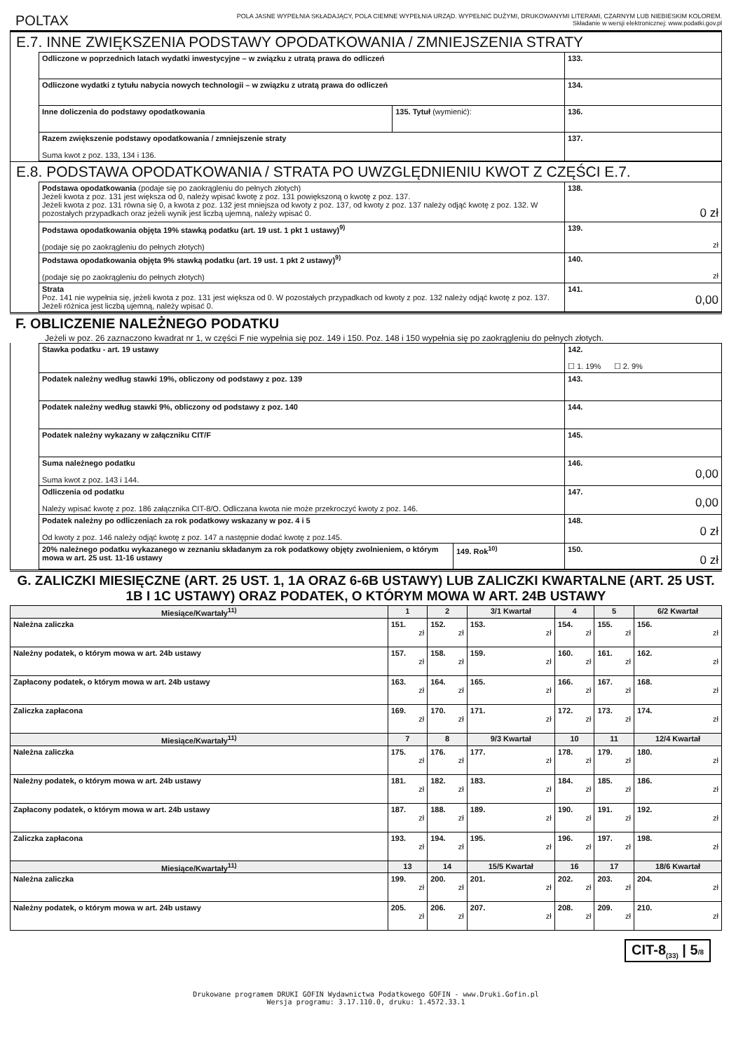POLTAX
POLA JASNE WYPEŁNIA SKŁADAJĄCY, POLA CIEMNE WYPEŁNIA URZĄD. WYPEŁNIĆ DUŻYMI, DRUKOWANYMI LITERAMI, CZARNYM LUB NIEBIESKIM KOLOREM.
Składanie w wersji elektronicznej: www.podatki.gov.pl
E.7. INNE ZWIĘKSZENIA PODSTAWY OPODATKOWANIA / ZMNIEJSZENIA STRATY
| Odliczone w poprzednich latach wydatki inwestycyjne – w związku z utratą prawa do odliczeń | | 133. |
| Odliczone wydatki z tytułu nabycia nowych technologii – w związku z utratą prawa do odliczeń | | 134. |
| Inne doliczenia do podstawy opodatkowania | 135. Tytuł (wymienić): | 136. |
| Razem zwiększenie podstawy opodatkowania / zmniejszenie straty Suma kwot z poz. 133, 134 i 136. | | 137. |
E.8. PODSTAWA OPODATKOWANIA / STRATA PO UWZGLĘDNIENIU KWOT Z CZĘŚCI E.7.
| Podstawa opodatkowania (podaje się po zaokrągleniu do pełnych złotych) Jeżeli kwota z poz. 131 jest większa od 0, należy wpisać kwotę z poz. 131 powiększoną o kwotę z poz. 137. Jeżeli kwota z poz. 131 równa się 0, a kwota z poz. 132 jest mniejsza od kwoty z poz. 137, od kwoty z poz. 137 należy odjąć kwotę z poz. 132. W pozostałych przypadkach oraz jeżeli wynik jest liczbą ujemną, należy wpisać 0. | 138. 0 zł |
| Podstawa opodatkowania objęta 19% stawką podatku (art. 19 ust. 1 pkt 1 ustawy)<sup>9)</sup> (podaje się po zaokrągleniu do pełnych złotych) | 139. zł |
| Podstawa opodatkowania objęta 9% stawką podatku (art. 19 ust. 1 pkt 2 ustawy)<sup>9)</sup> (podaje się po zaokrągleniu do pełnych złotych) | 140. zł |
| Strata Poz. 141 nie wypełnia się, jeżeli kwota z poz. 131 jest większa od 0. W pozostałych przypadkach od kwoty z poz. 132 należy odjąć kwotę z poz. 137. Jeżeli różnica jest liczbą ujemną, należy wpisać 0. | 141. 0,00 |
F. OBLICZENIE NALEŻNEGO PODATKU
Jeżeli w poz. 26 zaznaczono kwadrat nr 1, w części F nie wypełnia się poz. 149 i 150. Poz. 148 i 150 wypełnia się po zaokrągleniu do pełnych złotych.
| Stawka podatku - art. 19 ustawy | | 142. ☐ 1. 19% ☐ 2. 9% |
| Podatek należny według stawki 19%, obliczony od podstawy z poz. 139 | | 143. |
| Podatek należny według stawki 9%, obliczony od podstawy z poz. 140 | | 144. |
| Podatek należny wykazany w załączniku CIT/F | | 145. |
| Suma należnego podatku Suma kwot z poz. 143 i 144. | | 146. 0,00 |
| Odliczenia od podatku Należy wpisać kwotę z poz. 186 załącznika CIT-8/O. Odliczana kwota nie może przekroczyć kwoty z poz. 146. | | 147. 0,00 |
| Podatek należny po odliczeniach za rok podatkowy wskazany w poz. 4 i 5 Od kwoty z poz. 146 należy odjąć kwotę z poz. 147 a następnie dodać kwotę z poz.145. | | 148. 0 zł |
| 20% należnego podatku wykazanego w zeznaniu składanym za rok podatkowy objęty zwolnieniem, o którym mowa w art. 25 ust. 11-16 ustawy | 149. Rok<sup>10)</sup> | 150. 0 zł |
G. ZALICZKI MIESIĘCZNE (ART. 25 UST. 1, 1A ORAZ 6-6B USTAWY) LUB ZALICZKI KWARTALNE (ART. 25 UST. 1B I 1C USTAWY) ORAZ PODATEK, O KTÓRYM MOWA W ART. 24B USTAWY
| Miesiące/Kwartały<sup>11)</sup> | 1 | 2 | 3/1 Kwartał | 4 | 5 | 6/2 Kwartał |
| --- | --- | --- | --- | --- | --- | --- |
| Należna zaliczka | 151. zł | 152. zł | 153. zł | 154. zł | 155. zł | 156. zł |
| Należny podatek, o którym mowa w art. 24b ustawy | 157. zł | 158. zł | 159. zł | 160. zł | 161. zł | 162. zł |
| Zapłacony podatek, o którym mowa w art. 24b ustawy | 163. zł | 164. zł | 165. zł | 166. zł | 167. zł | 168. zł |
| Zaliczka zapłacona | 169. zł | 170. zł | 171. zł | 172. zł | 173. zł | 174. zł |
| Miesiące/Kwartały<sup>11)</sup> | 7 | 8 | 9/3 Kwartał | 10 | 11 | 12/4 Kwartał |
| Należna zaliczka | 175. zł | 176. zł | 177. zł | 178. zł | 179. zł | 180. zł |
| Należny podatek, o którym mowa w art. 24b ustawy | 181. zł | 182. zł | 183. zł | 184. zł | 185. zł | 186. zł |
| Zapłacony podatek, o którym mowa w art. 24b ustawy | 187. zł | 188. zł | 189. zł | 190. zł | 191. zł | 192. zł |
| Zaliczka zapłacona | 193. zł | 194. zł | 195. zł | 196. zł | 197. zł | 198. zł |
| Miesiące/Kwartały<sup>11)</sup> | 13 | 14 | 15/5 Kwartał | 16 | 17 | 18/6 Kwartał |
| Należna zaliczka | 199. zł | 200. zł | 201. zł | 202. zł | 203. zł | 204. zł |
| Należny podatek, o którym mowa w art. 24b ustawy | 205. zł | 206. zł | 207. zł | 208. zł | 209. zł | 210. zł |
CIT-8<sub>(33)</sub> | 5/8
Drukowane programem DRUKI GOFIN Wydawnictwa Podatkowego GOFIN - www.Druki.Gofin.pl
Wersja programu: 3.17.110.0, druku: 1.4572.33.1